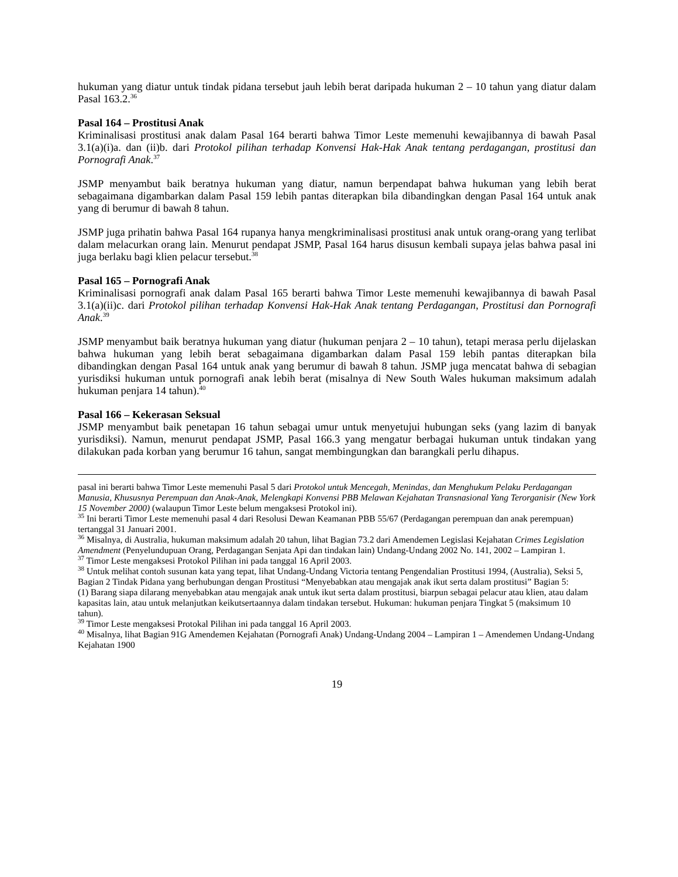hukuman yang diatur untuk tindak pidana tersebut jauh lebih berat daripada hukuman 2 – 10 tahun yang diatur dalam Pasal 163.2.<sup>36</sup>
Pasal 164 – Prostitusi Anak
Kriminalisasi prostitusi anak dalam Pasal 164 berarti bahwa Timor Leste memenuhi kewajibannya di bawah Pasal 3.1(a)(i)a. dan (ii)b. dari Protokol pilihan terhadap Konvensi Hak-Hak Anak tentang perdagangan, prostitusi dan Pornografi Anak.<sup>37</sup>
JSMP menyambut baik beratnya hukuman yang diatur, namun berpendapat bahwa hukuman yang lebih berat sebagaimana digambarkan dalam Pasal 159 lebih pantas diterapkan bila dibandingkan dengan Pasal 164 untuk anak yang di berumur di bawah 8 tahun.
JSMP juga prihatin bahwa Pasal 164 rupanya hanya mengkriminalisasi prostitusi anak untuk orang-orang yang terlibat dalam melacurkan orang lain. Menurut pendapat JSMP, Pasal 164 harus disusun kembali supaya jelas bahwa pasal ini juga berlaku bagi klien pelacur tersebut.<sup>38</sup>
Pasal 165 – Pornografi Anak
Kriminalisasi pornografi anak dalam Pasal 165 berarti bahwa Timor Leste memenuhi kewajibannya di bawah Pasal 3.1(a)(ii)c. dari Protokol pilihan terhadap Konvensi Hak-Hak Anak tentang Perdagangan, Prostitusi dan Pornografi Anak.<sup>39</sup>
JSMP menyambut baik beratnya hukuman yang diatur (hukuman penjara 2 – 10 tahun), tetapi merasa perlu dijelaskan bahwa hukuman yang lebih berat sebagaimana digambarkan dalam Pasal 159 lebih pantas diterapkan bila dibandingkan dengan Pasal 164 untuk anak yang berumur di bawah 8 tahun. JSMP juga mencatat bahwa di sebagian yurisdiksi hukuman untuk pornografi anak lebih berat (misalnya di New South Wales hukuman maksimum adalah hukuman penjara 14 tahun).<sup>40</sup>
Pasal 166 – Kekerasan Seksual
JSMP menyambut baik penetapan 16 tahun sebagai umur untuk menyetujui hubungan seks (yang lazim di banyak yurisdiksi). Namun, menurut pendapat JSMP, Pasal 166.3 yang mengatur berbagai hukuman untuk tindakan yang dilakukan pada korban yang berumur 16 tahun, sangat membingungkan dan barangkali perlu dihapus.
pasal ini berarti bahwa Timor Leste memenuhi Pasal 5 dari Protokol untuk Mencegah, Menindas, dan Menghukum Pelaku Perdagangan Manusia, Khususnya Perempuan dan Anak-Anak, Melengkapi Konvensi PBB Melawan Kejahatan Transnasional Yang Terorganisir (New York 15 November 2000) (walaupun Timor Leste belum mengaksesi Protokol ini).
<sup>35</sup> Ini berarti Timor Leste memenuhi pasal 4 dari Resolusi Dewan Keamanan PBB 55/67 (Perdagangan perempuan dan anak perempuan) tertanggal 31 Januari 2001.
<sup>36</sup> Misalnya, di Australia, hukuman maksimum adalah 20 tahun, lihat Bagian 73.2 dari Amendemen Legislasi Kejahatan Crimes Legislation Amendment (Penyelundupuan Orang, Perdagangan Senjata Api dan tindakan lain) Undang-Undang 2002 No. 141, 2002 – Lampiran 1.
<sup>37</sup> Timor Leste mengaksesi Protokol Pilihan ini pada tanggal 16 April 2003.
<sup>38</sup> Untuk melihat contoh susunan kata yang tepat, lihat Undang-Undang Victoria tentang Pengendalian Prostitusi 1994, (Australia), Seksi 5, Bagian 2 Tindak Pidana yang berhubungan dengan Prostitusi “Menyebabkan atau mengajak anak ikut serta dalam prostitusi” Bagian 5:
(1) Barang siapa dilarang menyebabkan atau mengajak anak untuk ikut serta dalam prostitusi, biarpun sebagai pelacur atau klien, atau dalam kapasitas lain, atau untuk melanjutkan keikutsertaannya dalam tindakan tersebut. Hukuman: hukuman penjara Tingkat 5 (maksimum 10 tahun).
<sup>39</sup> Timor Leste mengaksesi Protokal Pilihan ini pada tanggal 16 April 2003.
<sup>40</sup> Misalnya, lihat Bagian 91G Amendemen Kejahatan (Pornografi Anak) Undang-Undang 2004 – Lampiran 1 – Amendemen Undang-Undang Kejahatan 1900
19